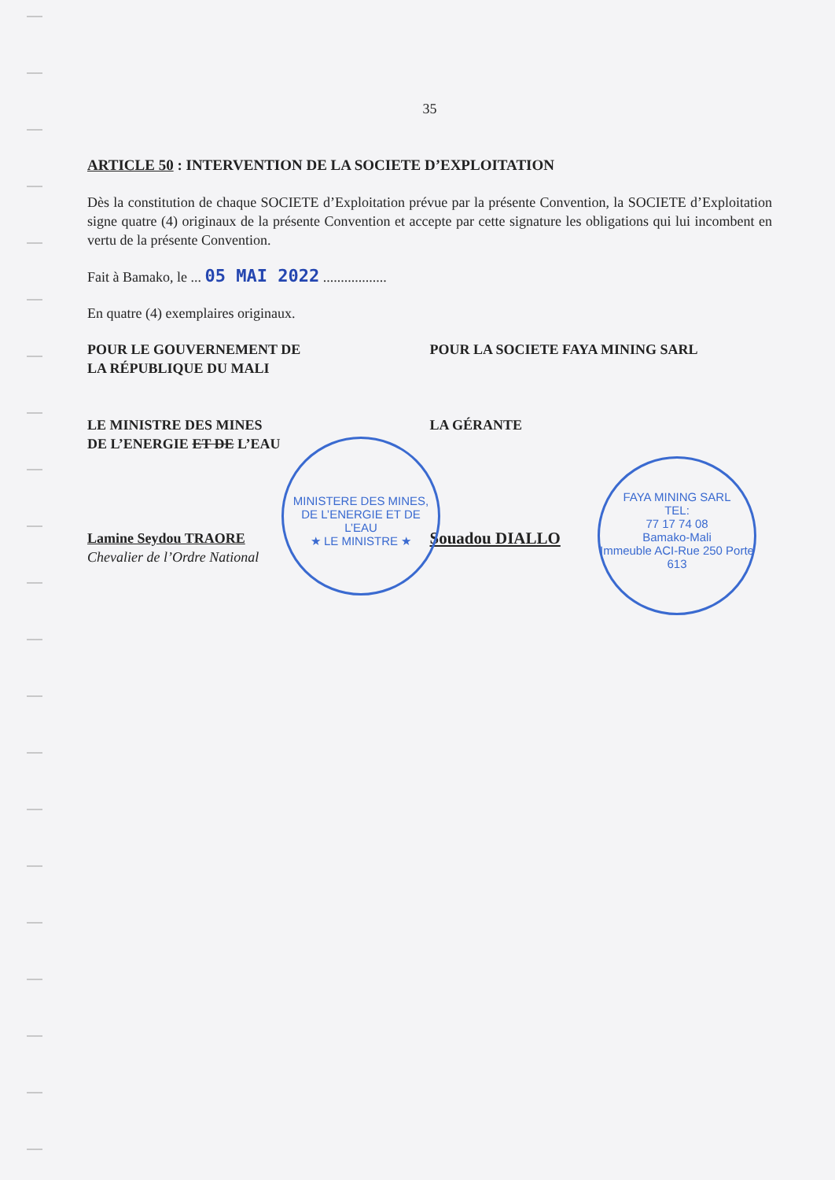35
ARTICLE 50 : INTERVENTION DE LA SOCIETE D’EXPLOITATION
Dès la constitution de chaque SOCIETE d’Exploitation prévue par la présente Convention, la SOCIETE d’Exploitation signe quatre (4) originaux de la présente Convention et accepte par cette signature les obligations qui lui incombent en vertu de la présente Convention.
Fait à Bamako, le ... 05 MAI 2022 ..................
En quatre (4) exemplaires originaux.
POUR LE GOUVERNEMENT DE
LA RÉPUBLIQUE DU MALI
LE MINISTRE DES MINES
DE L’ENERGIE ET DE L’EAU
Lamine Seydou TRAORE
Chevalier de l’Ordre National
POUR LA SOCIETE FAYA MINING SARL
LA GÉRANTE
Souadou DIALLO
MINISTERE DES MINES, DE L’ENERGIE ET DE L’EAU
★ LE MINISTRE ★
FAYA MINING SARL
TEL:
77 17 74 08
Bamako-Mali
Immeuble ACI-Rue 250 Porte 613